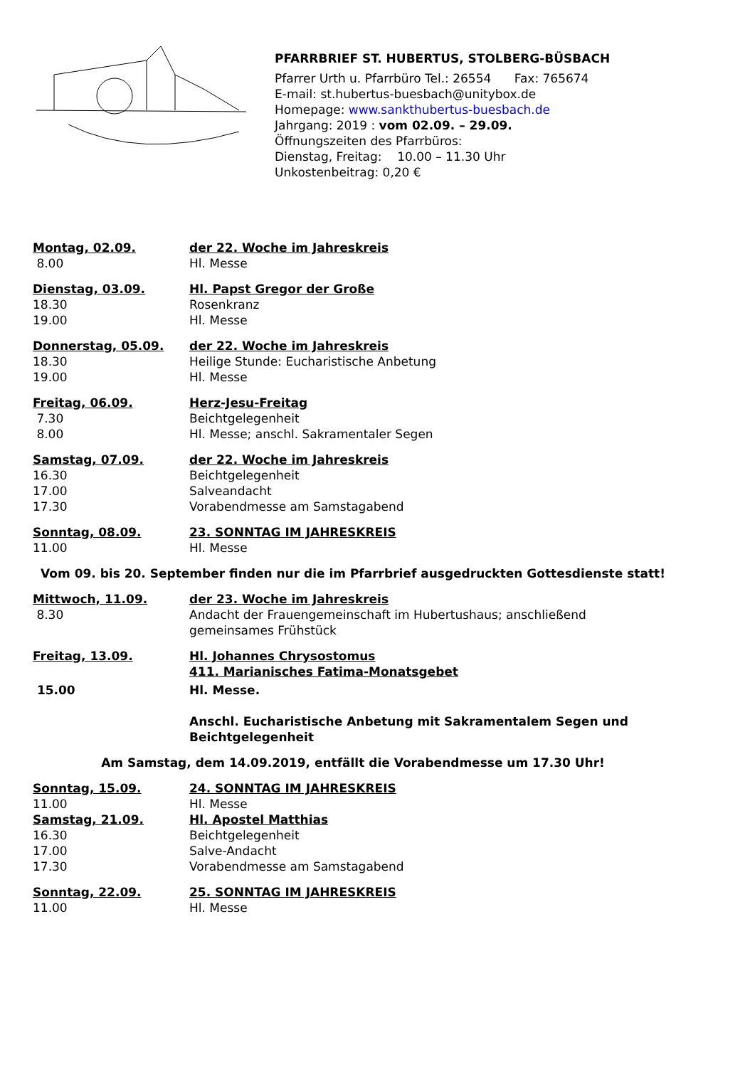PFARRBRIEF ST. HUBERTUS, STOLBERG-BÜSBACH
Pfarrer Urth u. Pfarrbüro Tel.: 26554 Fax: 765674
E-mail: st.hubertus-buesbach@unitybox.de
Homepage: www.sankthubertus-buesbach.de
Jahrgang: 2019 : vom 02.09. – 29.09.
Öffnungszeiten des Pfarrbüros:
Dienstag, Freitag: 10.00 – 11.30 Uhr
Unkostenbeitrag: 0,20 €
Montag, 02.09. der 22. Woche im Jahreskreis
8.00 Hl. Messe
Dienstag, 03.09. Hl. Papst Gregor der Große
18.30 Rosenkranz
19.00 Hl. Messe
Donnerstag, 05.09. der 22. Woche im Jahreskreis
18.30 Heilige Stunde: Eucharistische Anbetung
19.00 Hl. Messe
Freitag, 06.09. Herz-Jesu-Freitag
7.30 Beichtgelegenheit
8.00 Hl. Messe; anschl. Sakramentaler Segen
Samstag, 07.09. der 22. Woche im Jahreskreis
16.30 Beichtgelegenheit
17.00 Salveandacht
17.30 Vorabendmesse am Samstagabend
Sonntag, 08.09. 23. SONNTAG IM JAHRESKREIS
11.00 Hl. Messe
Vom 09. bis 20. September finden nur die im Pfarrbrief ausgedruckten Gottesdienste statt!
Mittwoch, 11.09. der 23. Woche im Jahreskreis
8.30 Andacht der Frauengemeinschaft im Hubertushaus; anschließend gemeinsames Frühstück
Freitag, 13.09. Hl. Johannes Chrysostomus
411. Marianisches Fatima-Monatsgebet
15.00 Hl. Messe.
Anschl. Eucharistische Anbetung mit Sakramentalem Segen und Beichtgelegenheit
Am Samstag, dem 14.09.2019, entfällt die Vorabendmesse um 17.30 Uhr!
Sonntag, 15.09. 24. SONNTAG IM JAHRESKREIS
11.00 Hl. Messe
Samstag, 21.09. Hl. Apostel Matthias
16.30 Beichtgelegenheit
17.00 Salve-Andacht
17.30 Vorabendmesse am Samstagabend
Sonntag, 22.09. 25. SONNTAG IM JAHRESKREIS
11.00 Hl. Messe